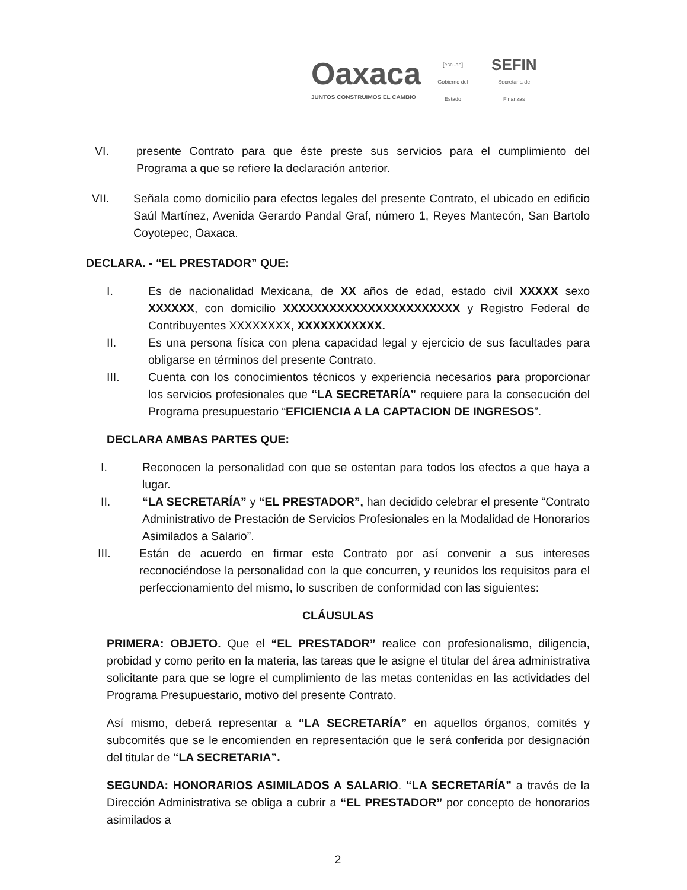Oaxaca
JUNTOS CONSTRUIMOS EL CAMBIO
[escudo]
Gobierno del Estado
SEFIN
Secretaría de
Finanzas
VI. presente Contrato para que éste preste sus servicios para el cumplimiento del Programa a que se refiere la declaración anterior.
VII. Señala como domicilio para efectos legales del presente Contrato, el ubicado en edificio Saúl Martínez, Avenida Gerardo Pandal Graf, número 1, Reyes Mantecón, San Bartolo Coyotepec, Oaxaca.
DECLARA. - “EL PRESTADOR” QUE:
I. Es de nacionalidad Mexicana, de XX años de edad, estado civil XXXXX sexo XXXXXX, con domicilio XXXXXXXXXXXXXXXXXXXXXXX y Registro Federal de Contribuyentes XXXXXXXX, XXXXXXXXXXX.
II. Es una persona física con plena capacidad legal y ejercicio de sus facultades para obligarse en términos del presente Contrato.
III. Cuenta con los conocimientos técnicos y experiencia necesarios para proporcionar los servicios profesionales que “LA SECRETARÍA” requiere para la consecución del Programa presupuestario “EFICIENCIA A LA CAPTACION DE INGRESOS”.
DECLARA AMBAS PARTES QUE:
I. Reconocen la personalidad con que se ostentan para todos los efectos a que haya a lugar.
II. “LA SECRETARÍA” y “EL PRESTADOR”, han decidido celebrar el presente “Contrato Administrativo de Prestación de Servicios Profesionales en la Modalidad de Honorarios Asimilados a Salario”.
III. Están de acuerdo en firmar este Contrato por así convenir a sus intereses reconociéndose la personalidad con la que concurren, y reunidos los requisitos para el perfeccionamiento del mismo, lo suscriben de conformidad con las siguientes:
CLÁUSULAS
PRIMERA: OBJETO. Que el “EL PRESTADOR” realice con profesionalismo, diligencia, probidad y como perito en la materia, las tareas que le asigne el titular del área administrativa solicitante para que se logre el cumplimiento de las metas contenidas en las actividades del Programa Presupuestario, motivo del presente Contrato.
Así mismo, deberá representar a “LA SECRETARÍA” en aquellos órganos, comités y subcomités que se le encomienden en representación que le será conferida por designación del titular de “LA SECRETARIA”.
SEGUNDA: HONORARIOS ASIMILADOS A SALARIO. “LA SECRETARÍA” a través de la Dirección Administrativa se obliga a cubrir a “EL PRESTADOR” por concepto de honorarios asimilados a
2